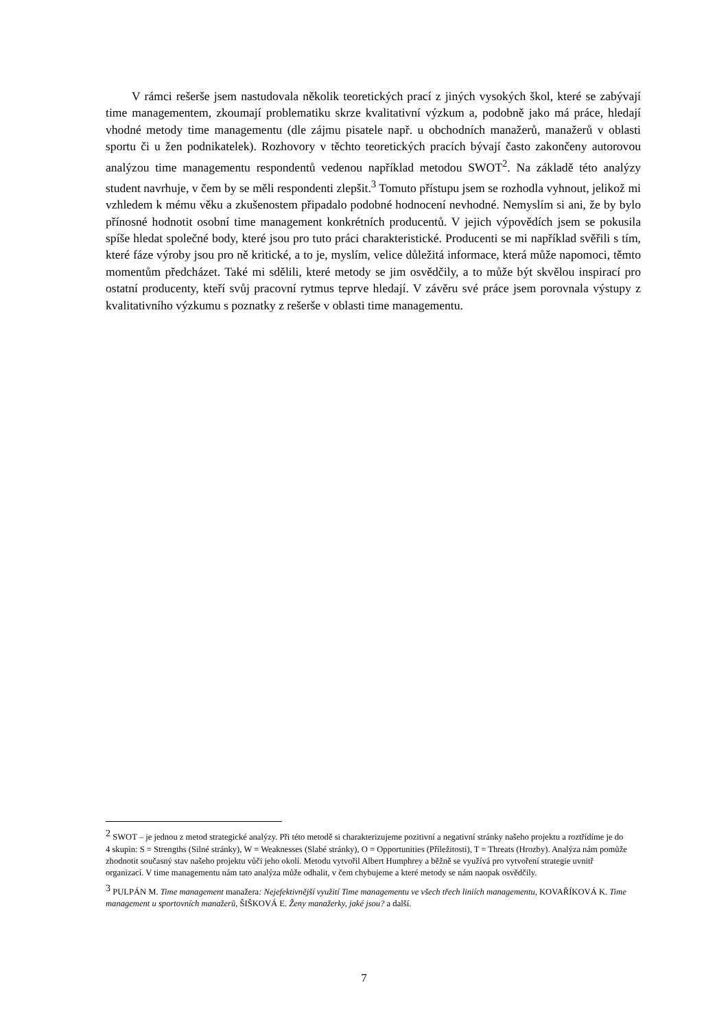V rámci rešerše jsem nastudovala několik teoretických prací z jiných vysokých škol, které se zabývají time managementem, zkoumají problematiku skrze kvalitativní výzkum a, podobně jako má práce, hledají vhodné metody time managementu (dle zájmu pisatele např. u obchodních manažerů, manažerů v oblasti sportu či u žen podnikatelek). Rozhovory v těchto teoretických pracích bývají často zakončeny autorovou analýzou time managementu respondentů vedenou například metodou SWOT<sup>2</sup>. Na základě této analýzy student navrhuje, v čem by se měli respondenti zlepšit.<sup>3</sup> Tomuto přístupu jsem se rozhodla vyhnout, jelikož mi vzhledem k mému věku a zkušenostem připadalo podobné hodnocení nevhodné. Nemyslím si ani, že by bylo přínosné hodnotit osobní time management konkrétních producentů. V jejich výpovědích jsem se pokusila spíše hledat společné body, které jsou pro tuto práci charakteristické. Producenti se mi například svěřili s tím, které fáze výroby jsou pro ně kritické, a to je, myslím, velice důležitá informace, která může napomoci, těmto momentům předcházet. Také mi sdělili, které metody se jim osvědčily, a to může být skvělou inspirací pro ostatní producenty, kteří svůj pracovní rytmus teprve hledají. V závěru své práce jsem porovnala výstupy z kvalitativního výzkumu s poznatky z rešerše v oblasti time managementu.
<sup>2</sup> SWOT – je jednou z metod strategické analýzy. Při této metodě si charakterizujeme pozitivní a negativní stránky našeho projektu a roztřídíme je do 4 skupin: S = Strengths (Silné stránky), W = Weaknesses (Slabé stránky), O = Opportunities (Příležitosti), T = Threats (Hrozby). Analýza nám pomůže zhodnotit současný stav našeho projektu vůči jeho okolí. Metodu vytvořil Albert Humphrey a běžně se využívá pro vytvoření strategie uvnitř organizací. V time managementu nám tato analýza může odhalit, v čem chybujeme a které metody se nám naopak osvědčily.
<sup>3</sup> PULPÁN M. Time management manažera: Nejefektivnější využití Time managementu ve všech třech liniích managementu, KOVAŘÍKOVÁ K. Time management u sportovních manažerů, ŠIŠKOVÁ E. Ženy manažerky, jaké jsou? a další.
7